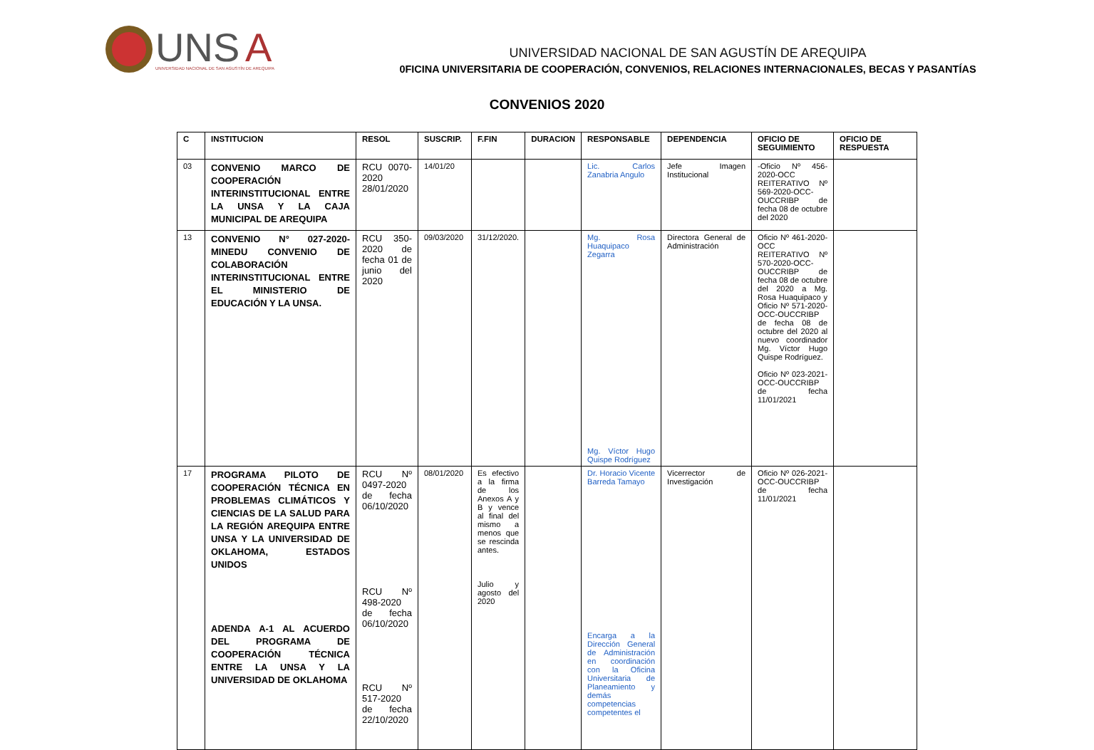UNS
A
UNIVERSIDAD NACIONAL DE SAN AGUSTÍN DE AREQUIPA
UNIVERSIDAD NACIONAL DE SAN AGUSTÍN DE AREQUIPA
0FICINA UNIVERSITARIA DE COOPERACIÓN, CONVENIOS, RELACIONES INTERNACIONALES, BECAS Y PASANTÍAS
CONVENIOS 2020
| C | INSTITUCION | RESOL | SUSCRIP. | F.FIN | DURACION | RESPONSABLE | DEPENDENCIA | OFICIO DE SEGUIMIENTO | OFICIO DE RESPUESTA |
| --- | --- | --- | --- | --- | --- | --- | --- | --- | --- |
| 03 | CONVENIO MARCO DE COOPERACIÓN INTERINSTITUCIONAL ENTRE LA UNSA Y LA CAJA MUNICIPAL DE AREQUIPA | RCU 0070-2020 28/01/2020 | 14/01/20 | | | Lic. Carlos Zanabria Angulo | Jefe Imagen Institucional | -Oficio Nº 456-2020-OCC REITERATIVO Nº 569-2020-OCC-OUCCRIBP de fecha 08 de octubre del 2020 | |
| 13 | CONVENIO N° 027-2020-MINEDU CONVENIO DE COLABORACIÓN INTERINSTITUCIONAL ENTRE EL MINISTERIO DE EDUCACIÓN Y LA UNSA. | RCU 350-2020 de fecha 01 de junio del 2020 | 09/03/2020 | 31/12/2020. | | Mg. Rosa Huaquipaco Zegarra Mg. Víctor Hugo Quispe Rodríguez | Directora General de Administración | Oficio Nº 461-2020-OCC REITERATIVO Nº 570-2020-OCC-OUCCRIBP de fecha 08 de octubre del 2020 a Mg. Rosa Huaquipaco y Oficio Nº 571-2020-OCC-OUCCRIBP de fecha 08 de octubre del 2020 al nuevo coordinador Mg. Víctor Hugo Quispe Rodríguez. Oficio Nº 023-2021-OCC-OUCCRIBP de fecha 11/01/2021 | |
| 17 | PROGRAMA PILOTO DE COOPERACIÓN TÉCNICA EN PROBLEMAS CLIMÁTICOS Y CIENCIAS DE LA SALUD PARA LA REGIÓN AREQUIPA ENTRE UNSA Y LA UNIVERSIDAD DE OKLAHOMA, ESTADOS UNIDOS ADENDA A-1 AL ACUERDO DEL PROGRAMA DE COOPERACIÓN TÉCNICA ENTRE LA UNSA Y LA UNIVERSIDAD DE OKLAHOMA | RCU Nº 0497-2020 de fecha 06/10/2020 RCU Nº 498-2020 de fecha 06/10/2020 RCU Nº 517-2020 de fecha 22/10/2020 | 08/01/2020 | Es efectivo a la firma de los Anexos A y B y vence al final del mismo a menos que se rescinda antes. Julio y agosto del 2020 | | Dr. Horacio Vicente Barreda Tamayo Encarga a la Dirección General de Administración en coordinación con la Oficina Universitaria de Planeamiento y demás competencias competentes el | Vicerrector de Investigación | Oficio Nº 026-2021-OCC-OUCCRIBP de fecha 11/01/2021 | |